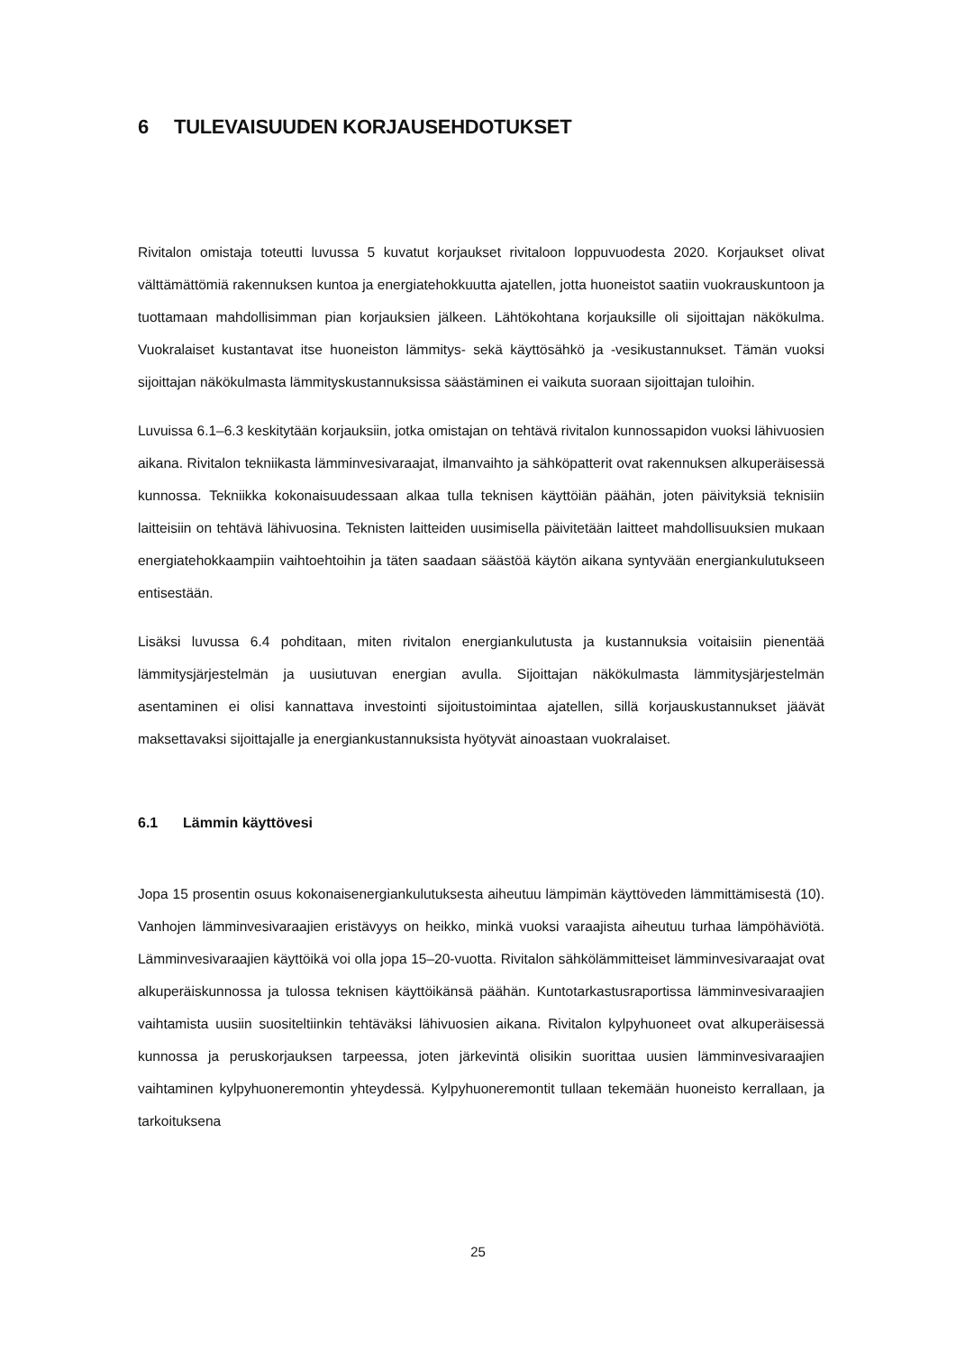6 TULEVAISUUDEN KORJAUSEHDOTUKSET
Rivitalon omistaja toteutti luvussa 5 kuvatut korjaukset rivitaloon loppuvuodesta 2020. Korjaukset olivat välttämättömiä rakennuksen kuntoa ja energiatehokkuutta ajatellen, jotta huoneistot saatiin vuokrauskuntoon ja tuottamaan mahdollisimman pian korjauksien jälkeen. Lähtökohtana korjauksille oli sijoittajan näkökulma. Vuokralaiset kustantavat itse huoneiston lämmitys- sekä käyttösähkö ja -vesikustannukset. Tämän vuoksi sijoittajan näkökulmasta lämmityskustannuksissa säästäminen ei vaikuta suoraan sijoittajan tuloihin.
Luvuissa 6.1–6.3 keskitytään korjauksiin, jotka omistajan on tehtävä rivitalon kunnossapidon vuoksi lähivuosien aikana. Rivitalon tekniikasta lämminvesivaraajat, ilmanvaihto ja sähköpatterit ovat rakennuksen alkuperäisessä kunnossa. Tekniikka kokonaisuudessaan alkaa tulla teknisen käyttöiän päähän, joten päivityksiä teknisiin laitteisiin on tehtävä lähivuosina. Teknisten laitteiden uusimisella päivitetään laitteet mahdollisuuksien mukaan energiatehokkaampiin vaihtoehtoihin ja täten saadaan säästöä käytön aikana syntyvään energiankulutukseen entisestään.
Lisäksi luvussa 6.4 pohditaan, miten rivitalon energiankulutusta ja kustannuksia voitaisiin pienentää lämmitysjärjestelmän ja uusiutuvan energian avulla. Sijoittajan näkökulmasta lämmitysjärjestelmän asentaminen ei olisi kannattava investointi sijoitustoimintaa ajatellen, sillä korjauskustannukset jäävät maksettavaksi sijoittajalle ja energiankustannuksista hyötyvät ainoastaan vuokralaiset.
6.1 Lämmin käyttövesi
Jopa 15 prosentin osuus kokonaisenergiankulutuksesta aiheutuu lämpimän käyttöveden lämmittämisestä (10). Vanhojen lämminvesivaraajien eristävyys on heikko, minkä vuoksi varaajista aiheutuu turhaa lämpöhäviötä. Lämminvesivaraajien käyttöikä voi olla jopa 15–20-vuotta. Rivitalon sähkölämmitteiset lämminvesivaraajat ovat alkuperäiskunnossa ja tulossa teknisen käyttöikänsä päähän. Kuntotarkastusraportissa lämminvesivaraajien vaihtamista uusiin suositeltiinkin tehtäväksi lähivuosien aikana. Rivitalon kylpyhuoneet ovat alkuperäisessä kunnossa ja peruskorjauksen tarpeessa, joten järkevintä olisikin suorittaa uusien lämminvesivaraajien vaihtaminen kylpyhuoneremontin yhteydessä. Kylpyhuoneremontit tullaan tekemään huoneisto kerrallaan, ja tarkoituksena
25